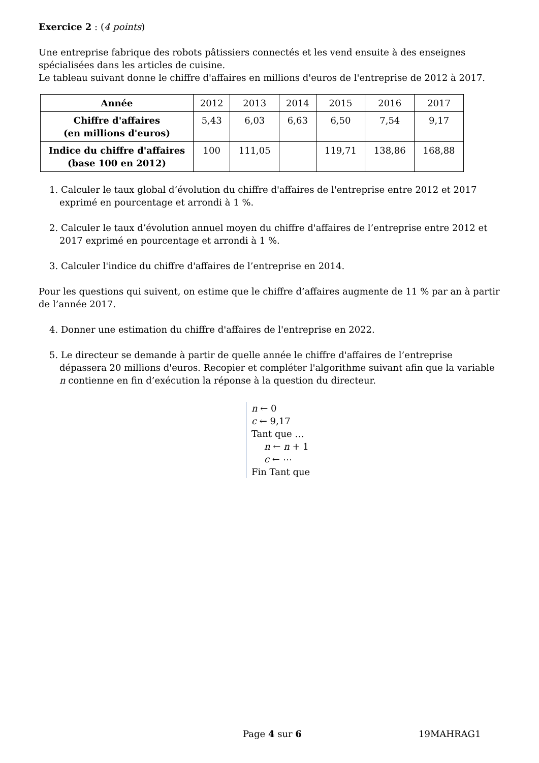Exercice 2 : (4 points)
Une entreprise fabrique des robots pâtissiers connectés et les vend ensuite à des enseignes spécialisées dans les articles de cuisine.
Le tableau suivant donne le chiffre d'affaires en millions d'euros de l'entreprise de 2012 à 2017.
| Année | 2012 | 2013 | 2014 | 2015 | 2016 | 2017 |
| --- | --- | --- | --- | --- | --- | --- |
| Chiffre d'affaires (en millions d'euros) | 5,43 | 6,03 | 6,63 | 6,50 | 7,54 | 9,17 |
| Indice du chiffre d'affaires (base 100 en 2012) | 100 | 111,05 | | 119,71 | 138,86 | 168,88 |
1. Calculer le taux global d’évolution du chiffre d'affaires de l'entreprise entre 2012 et 2017 exprimé en pourcentage et arrondi à 1 %.
2. Calculer le taux d’évolution annuel moyen du chiffre d'affaires de l’entreprise entre 2012 et 2017 exprimé en pourcentage et arrondi à 1 %.
3. Calculer l'indice du chiffre d'affaires de l’entreprise en 2014.
Pour les questions qui suivent, on estime que le chiffre d’affaires augmente de 11 % par an à partir de l’année 2017.
4. Donner une estimation du chiffre d'affaires de l'entreprise en 2022.
5. Le directeur se demande à partir de quelle année le chiffre d'affaires de l’entreprise dépassera 20 millions d'euros. Recopier et compléter l'algorithme suivant afin que la variable n contienne en fin d’exécution la réponse à la question du directeur.
n ← 0
c ← 9,17
Tant que …
n ← n + 1
c ← ⋯
Fin Tant que
Page 4 sur 6 19MAHRAG1